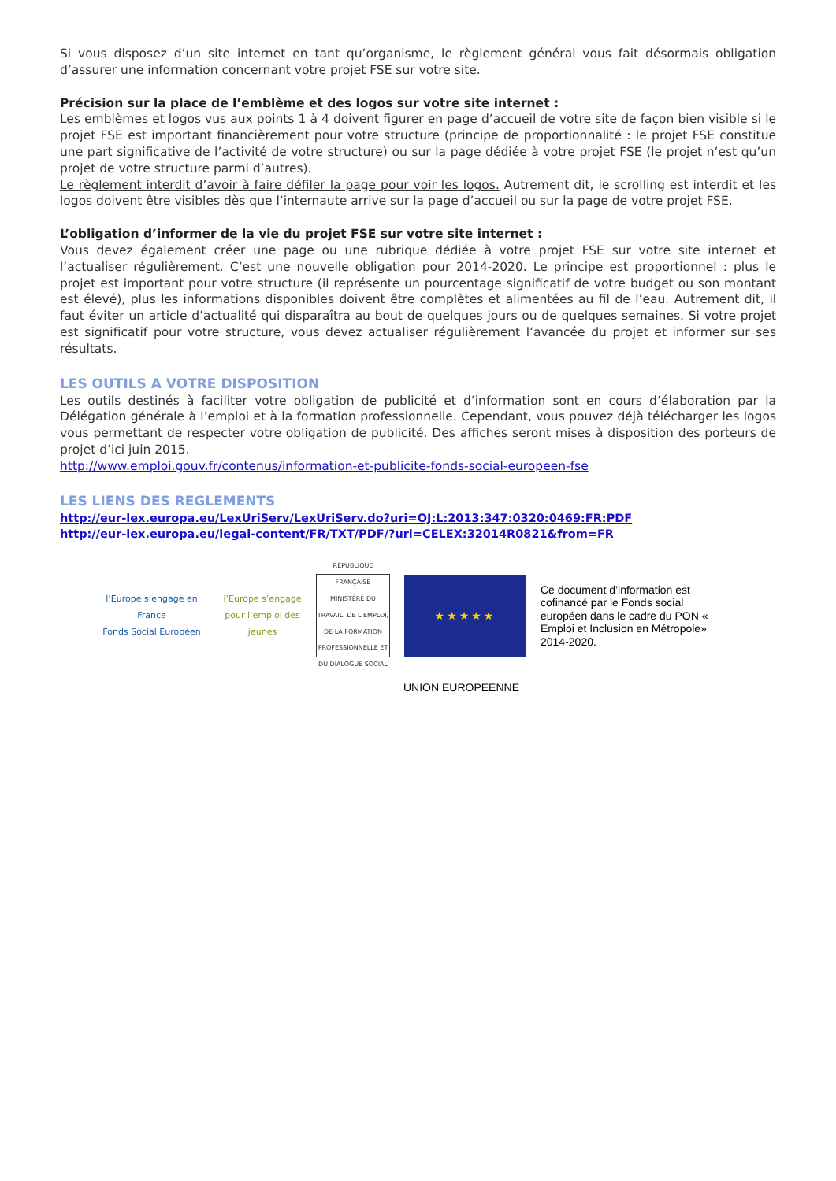Si vous disposez d’un site internet en tant qu’organisme, le règlement général vous fait désormais obligation d’assurer une information concernant votre projet FSE sur votre site.
Précision sur la place de l’emblème et des logos sur votre site internet :
Les emblèmes et logos vus aux points 1 à 4 doivent figurer en page d’accueil de votre site de façon bien visible si le projet FSE est important financièrement pour votre structure (principe de proportionnalité : le projet FSE constitue une part significative de l’activité de votre structure) ou sur la page dédiée à votre projet FSE (le projet n’est qu’un projet de votre structure parmi d’autres).
Le règlement interdit d’avoir à faire défiler la page pour voir les logos. Autrement dit, le scrolling est interdit et les logos doivent être visibles dès que l’internaute arrive sur la page d’accueil ou sur la page de votre projet FSE.
L’obligation d’informer de la vie du projet FSE sur votre site internet :
Vous devez également créer une page ou une rubrique dédiée à votre projet FSE sur votre site internet et l’actualiser régulièrement. C’est une nouvelle obligation pour 2014-2020. Le principe est proportionnel : plus le projet est important pour votre structure (il représente un pourcentage significatif de votre budget ou son montant est élevé), plus les informations disponibles doivent être complètes et alimentées au fil de l’eau. Autrement dit, il faut éviter un article d’actualité qui disparaîtra au bout de quelques jours ou de quelques semaines. Si votre projet est significatif pour votre structure, vous devez actualiser régulièrement l’avancée du projet et informer sur ses résultats.
LES OUTILS A VOTRE DISPOSITION
Les outils destinés à faciliter votre obligation de publicité et d’information sont en cours d’élaboration par la Délégation générale à l’emploi et à la formation professionnelle. Cependant, vous pouvez déjà télécharger les logos vous permettant de respecter votre obligation de publicité. Des affiches seront mises à disposition des porteurs de projet d’ici juin 2015.
http://www.emploi.gouv.fr/contenus/information-et-publicite-fonds-social-europeen-fse
LES LIENS DES REGLEMENTS
http://eur-lex.europa.eu/LexUriServ/LexUriServ.do?uri=OJ:L:2013:347:0320:0469:FR:PDF
http://eur-lex.europa.eu/legal-content/FR/TXT/PDF/?uri=CELEX:32014R0821&from=FR
l’Europe s’engage en France
Fonds Social Européen
l’Europe s’engage pour l’emploi des jeunes
RÉPUBLIQUE FRANÇAISE
MINISTÈRE DU TRAVAIL, DE L’EMPLOI, DE LA FORMATION PROFESSIONNELLE ET DU DIALOGUE SOCIAL
★★★★★
Ce document d’information est cofinancé par le Fonds social européen dans le cadre du PON « Emploi et Inclusion en Métropole» 2014-2020.
UNION EUROPEENNE